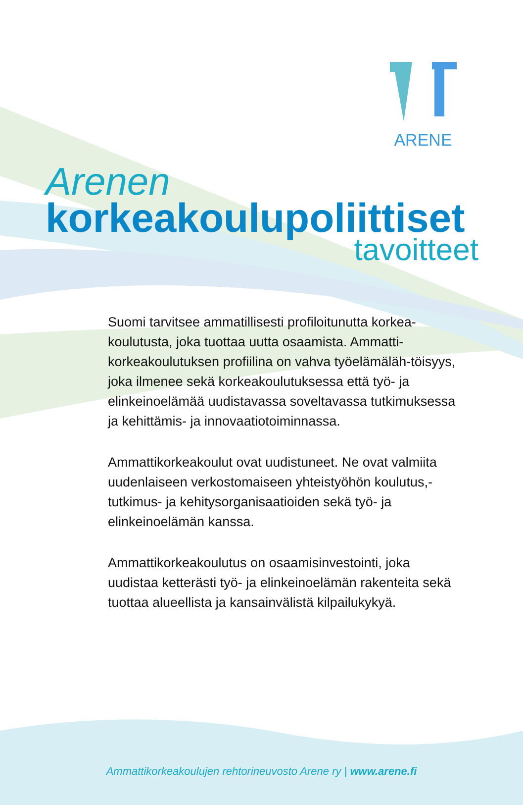ARENE
Arenen
korkeakoulupoliittiset
tavoitteet
Suomi tarvitsee ammatillisesti profiloitunutta korkea-koulutusta, joka tuottaa uutta osaamista. Ammatti-korkeakoulutuksen profiilina on vahva työelämäläh-töisyys, joka ilmenee sekä korkeakoulutuksessa että työ- ja elinkeinoelämää uudistavassa soveltavassa tutkimuksessa ja kehittämis- ja innovaatiotoiminnassa.
Ammattikorkeakoulut ovat uudistuneet. Ne ovat valmiita uudenlaiseen verkostomaiseen yhteistyöhön koulutus,- tutkimus- ja kehitysorganisaatioiden sekä työ- ja elinkeinoelämän kanssa.
Ammattikorkeakoulutus on osaamisinvestointi, joka uudistaa ketterästi työ- ja elinkeinoelämän rakenteita sekä tuottaa alueellista ja kansainvälistä kilpailukykyä.
Ammattikorkeakoulujen rehtorineuvosto Arene ry | www.arene.fi